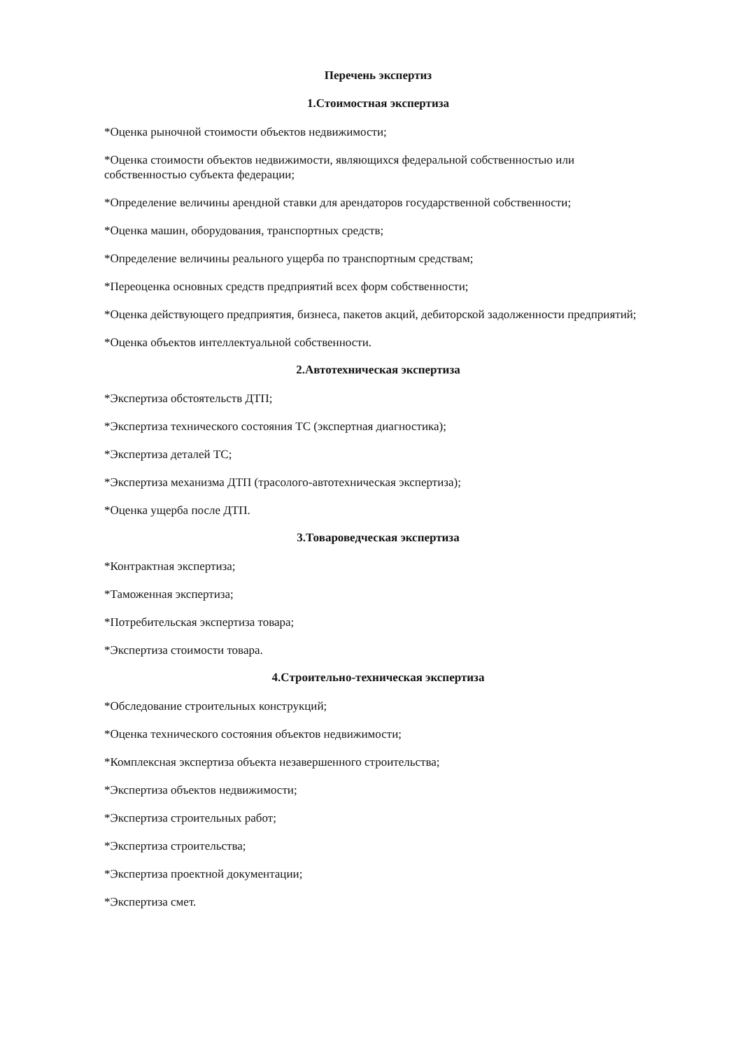Перечень экспертиз
1.Стоимостная экспертиза
*Оценка рыночной стоимости объектов недвижимости;
*Оценка стоимости объектов недвижимости, являющихся федеральной собственностью или собственностью субъекта федерации;
*Определение величины арендной ставки для арендаторов государственной собственности;
*Оценка машин, оборудования, транспортных средств;
*Определение величины реального ущерба по транспортным средствам;
*Переоценка основных средств предприятий всех форм собственности;
*Оценка действующего предприятия, бизнеса, пакетов акций, дебиторской задолженности предприятий;
*Оценка объектов интеллектуальной собственности.
2.Автотехническая экспертиза
*Экспертиза обстоятельств ДТП;
*Экспертиза технического состояния ТС (экспертная диагностика);
*Экспертиза деталей ТС;
*Экспертиза механизма ДТП (трасолого-автотехническая экспертиза);
*Оценка ущерба после ДТП.
3.Товароведческая экспертиза
*Контрактная экспертиза;
*Таможенная экспертиза;
*Потребительская экспертиза товара;
*Экспертиза стоимости товара.
4.Строительно-техническая экспертиза
*Обследование строительных конструкций;
*Оценка технического состояния объектов недвижимости;
*Комплексная экспертиза объекта незавершенного строительства;
*Экспертиза объектов недвижимости;
*Экспертиза строительных работ;
*Экспертиза строительства;
*Экспертиза проектной документации;
*Экспертиза смет.